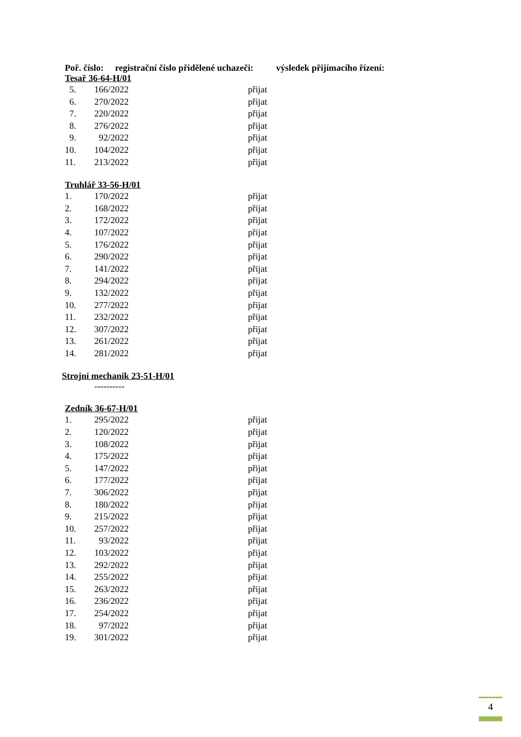Poř. číslo: registrační číslo přidělené uchazeči: výsledek přijímacího řízení:
Tesař 36-64-H/01
| 5. | 166/2022 | přijat |
| 6. | 270/2022 | přijat |
| 7. | 220/2022 | přijat |
| 8. | 276/2022 | přijat |
| 9. | 92/2022 | přijat |
| 10. | 104/2022 | přijat |
| 11. | 213/2022 | přijat |
Truhlář 33-56-H/01
| 1. | 170/2022 | přijat |
| 2. | 168/2022 | přijat |
| 3. | 172/2022 | přijat |
| 4. | 107/2022 | přijat |
| 5. | 176/2022 | přijat |
| 6. | 290/2022 | přijat |
| 7. | 141/2022 | přijat |
| 8. | 294/2022 | přijat |
| 9. | 132/2022 | přijat |
| 10. | 277/2022 | přijat |
| 11. | 232/2022 | přijat |
| 12. | 307/2022 | přijat |
| 13. | 261/2022 | přijat |
| 14. | 281/2022 | přijat |
Strojní mechanik 23-51-H/01
----------
Zedník 36-67-H/01
| 1. | 295/2022 | přijat |
| 2. | 120/2022 | přijat |
| 3. | 108/2022 | přijat |
| 4. | 175/2022 | přijat |
| 5. | 147/2022 | přijat |
| 6. | 177/2022 | přijat |
| 7. | 306/2022 | přijat |
| 8. | 180/2022 | přijat |
| 9. | 215/2022 | přijat |
| 10. | 257/2022 | přijat |
| 11. | 93/2022 | přijat |
| 12. | 103/2022 | přijat |
| 13. | 292/2022 | přijat |
| 14. | 255/2022 | přijat |
| 15. | 263/2022 | přijat |
| 16. | 236/2022 | přijat |
| 17. | 254/2022 | přijat |
| 18. | 97/2022 | přijat |
| 19. | 301/2022 | přijat |
4